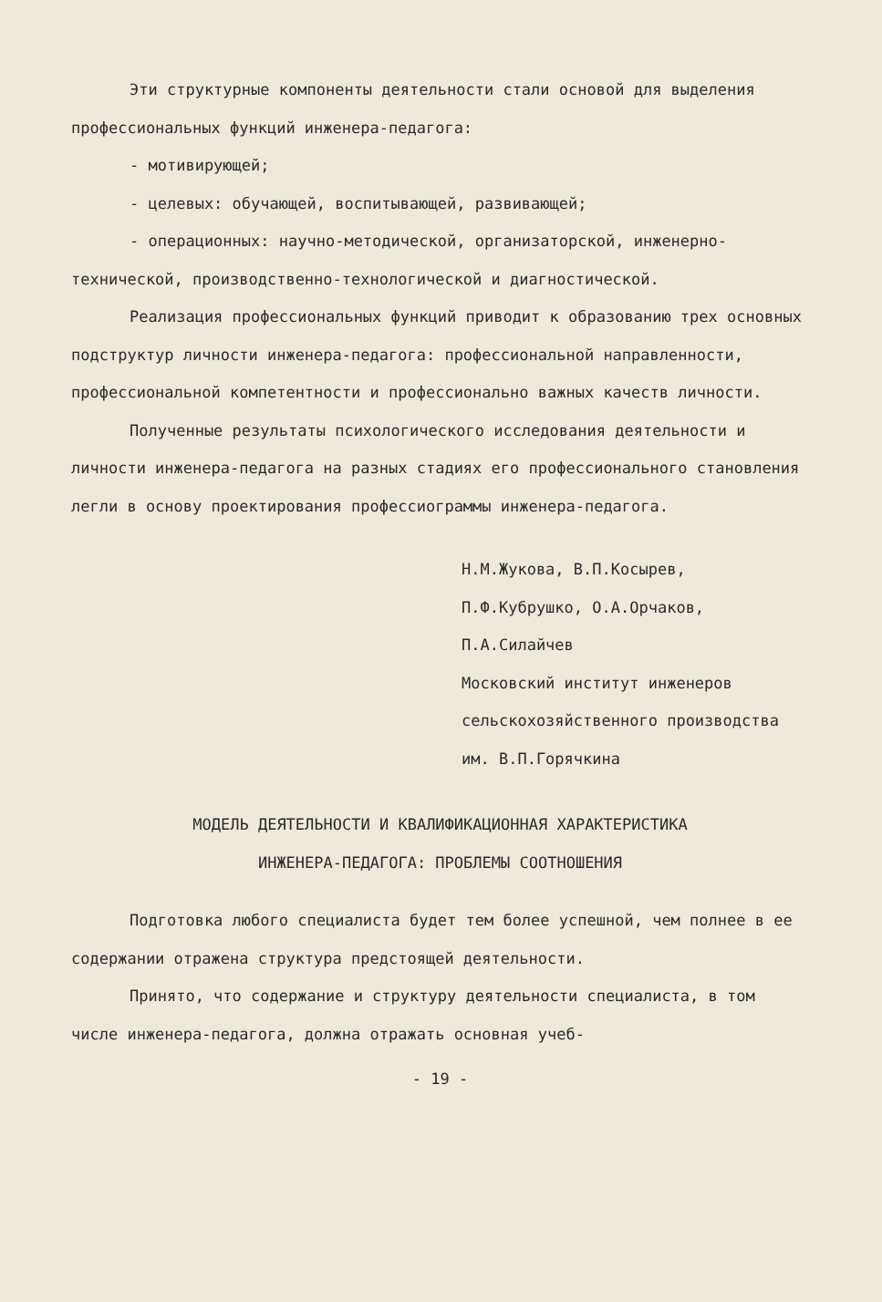Эти структурные компоненты деятельности стали основой для выделения профессиональных функций инженера-педагога:
- мотивирующей;
- целевых: обучающей, воспитывающей, развивающей;
- операционных: научно-методической, организаторской, инженерно-технической, производственно-технологической и диагностической.
Реализация профессиональных функций приводит к образованию трех основных подструктур личности инженера-педагога: профессиональной направленности, профессиональной компетентности и профессионально важных качеств личности.
Полученные результаты психологического исследования деятельности и личности инженера-педагога на разных стадиях его профессионального становления легли в основу проектирования профессиограммы инженера-педагога.
Н.М.Жукова, В.П.Косырев,
П.Ф.Кубрушко, О.А.Орчаков,
П.А.Силайчев
Московский институт инженеров сельскохозяйственного производства им. В.П.Горячкина
МОДЕЛЬ ДЕЯТЕЛЬНОСТИ И КВАЛИФИКАЦИОННАЯ ХАРАКТЕРИСТИКА
ИНЖЕНЕРА-ПЕДАГОГА: ПРОБЛЕМЫ СООТНОШЕНИЯ
Подготовка любого специалиста будет тем более успешной, чем полнее в ее содержании отражена структура предстоящей деятельности.
Принято, что содержание и структуру деятельности специалиста, в том числе инженера-педагога, должна отражать основная учеб-
- 19 -